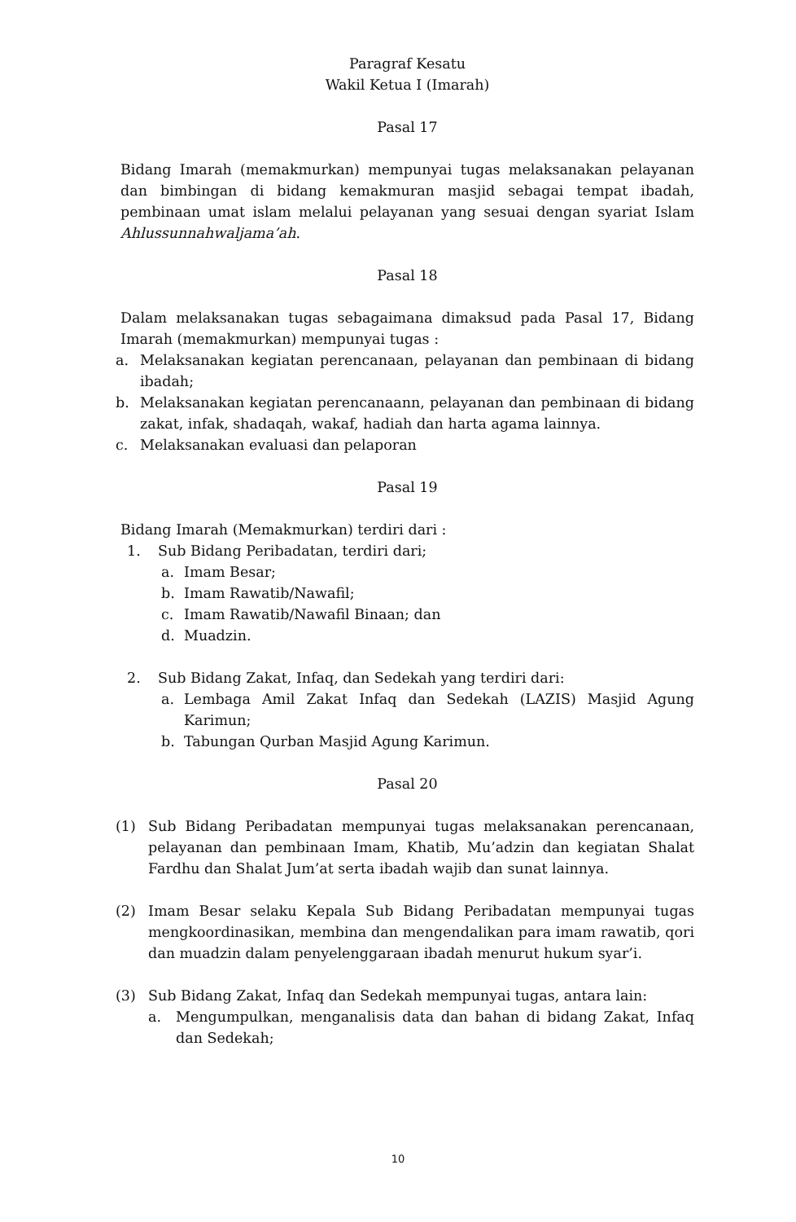Paragraf Kesatu
Wakil Ketua I (Imarah)
Pasal 17
Bidang Imarah (memakmurkan) mempunyai tugas melaksanakan pelayanan dan bimbingan di bidang kemakmuran masjid sebagai tempat ibadah, pembinaan umat islam melalui pelayanan yang sesuai dengan syariat Islam Ahlussunnahwaljama’ah.
Pasal 18
Dalam melaksanakan tugas sebagaimana dimaksud pada Pasal 17, Bidang Imarah (memakmurkan) mempunyai tugas :
a. Melaksanakan kegiatan perencanaan, pelayanan dan pembinaan di bidang ibadah;
b. Melaksanakan kegiatan perencanaann, pelayanan dan pembinaan di bidang zakat, infak, shadaqah, wakaf, hadiah dan harta agama lainnya.
c. Melaksanakan evaluasi dan pelaporan
Pasal 19
Bidang Imarah (Memakmurkan) terdiri dari :
1. Sub Bidang Peribadatan, terdiri dari;
a. Imam Besar;
b. Imam Rawatib/Nawafil;
c. Imam Rawatib/Nawafil Binaan; dan
d. Muadzin.
2. Sub Bidang Zakat, Infaq, dan Sedekah yang terdiri dari:
a. Lembaga Amil Zakat Infaq dan Sedekah (LAZIS) Masjid Agung Karimun;
b. Tabungan Qurban Masjid Agung Karimun.
Pasal 20
(1) Sub Bidang Peribadatan mempunyai tugas melaksanakan perencanaan, pelayanan dan pembinaan Imam, Khatib, Mu’adzin dan kegiatan Shalat Fardhu dan Shalat Jum’at serta ibadah wajib dan sunat lainnya.
(2) Imam Besar selaku Kepala Sub Bidang Peribadatan mempunyai tugas mengkoordinasikan, membina dan mengendalikan para imam rawatib, qori dan muadzin dalam penyelenggaraan ibadah menurut hukum syar’i.
(3) Sub Bidang Zakat, Infaq dan Sedekah mempunyai tugas, antara lain:
a. Mengumpulkan, menganalisis data dan bahan di bidang Zakat, Infaq dan Sedekah;
10